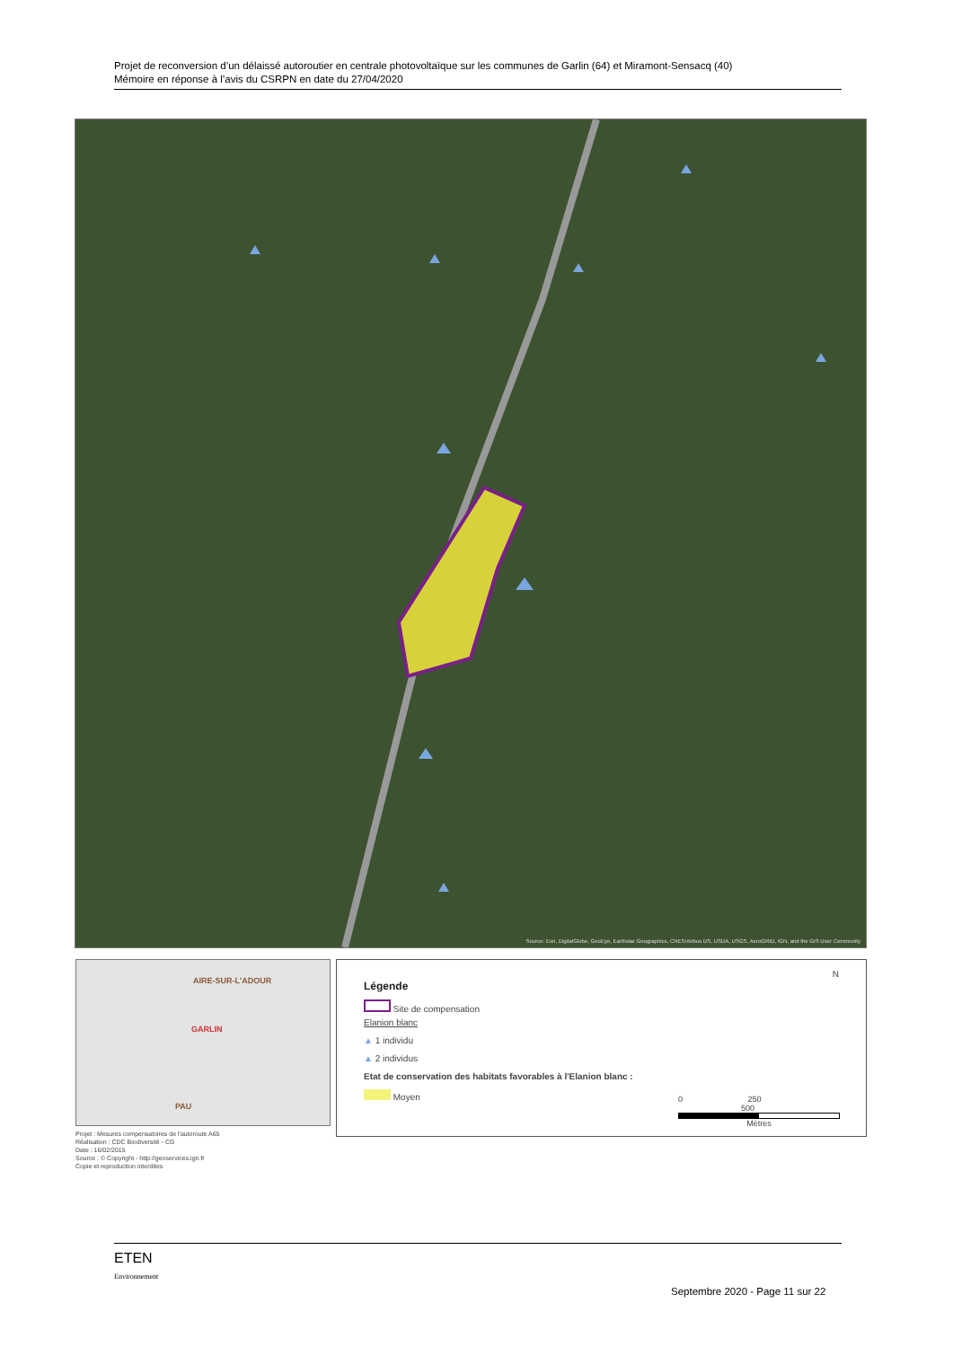Projet de reconversion d’un délaissé autoroutier en centrale photovoltaïque sur les communes de Garlin (64) et Miramont-Sensacq (40)
Mémoire en réponse à l’avis du CSRPN en date du 27/04/2020
Source: Esri, DigitalGlobe, GeoEye, Earthstar Geographics, CNES/Airbus DS, USDA, USGS, AeroGRID, IGN, and the GIS User Community
AIRE-SUR-L'ADOUR
GARLIN
PAU
Projet : Mesures compensatoires de l'autoroute A65
Réalisation : CDC Biodiversité - CG
Date : 16/02/2015
Source : © Copyright - http://geoservices.ign.fr
Copie et reproduction interdites
Légende
Site de compensation
Elanion blanc
▲ 1 individu
▲ 2 individus
Etat de conservation des habitats favorables à l'Elanion blanc :
Moyen
N
0 250 500
Mètres
ETEN
Environnement
Septembre 2020 - Page 11 sur 22